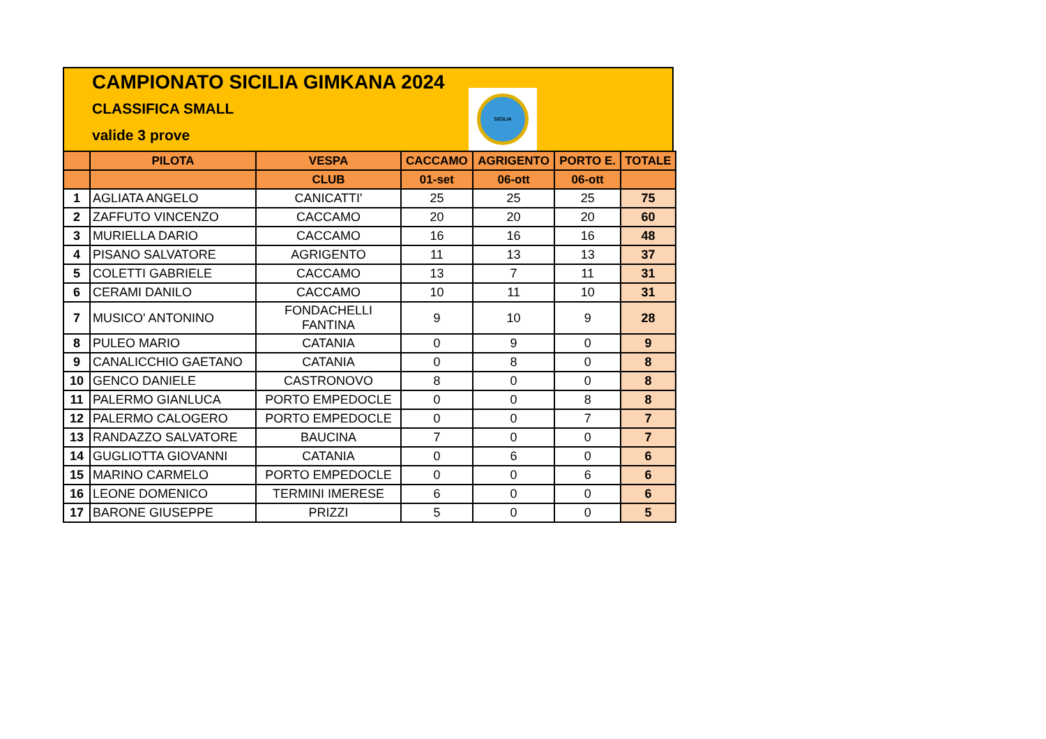CAMPIONATO SICILIA GIMKANA 2024
CLASSIFICA SMALL
valide 3 prove
SICILIA
| | PILOTA | VESPA | CACCAMO | AGRIGENTO | PORTO E. | TOTALE |
| --- | --- | --- | --- | --- | --- | --- |
| | | CLUB | 01-set | 06-ott | 06-ott | |
| 1 | AGLIATA ANGELO | CANICATTI' | 25 | 25 | 25 | 75 |
| 2 | ZAFFUTO VINCENZO | CACCAMO | 20 | 20 | 20 | 60 |
| 3 | MURIELLA DARIO | CACCAMO | 16 | 16 | 16 | 48 |
| 4 | PISANO SALVATORE | AGRIGENTO | 11 | 13 | 13 | 37 |
| 5 | COLETTI GABRIELE | CACCAMO | 13 | 7 | 11 | 31 |
| 6 | CERAMI DANILO | CACCAMO | 10 | 11 | 10 | 31 |
| 7 | MUSICO' ANTONINO | FONDACHELLI FANTINA | 9 | 10 | 9 | 28 |
| 8 | PULEO MARIO | CATANIA | 0 | 9 | 0 | 9 |
| 9 | CANALICCHIO GAETANO | CATANIA | 0 | 8 | 0 | 8 |
| 10 | GENCO DANIELE | CASTRONOVO | 8 | 0 | 0 | 8 |
| 11 | PALERMO GIANLUCA | PORTO EMPEDOCLE | 0 | 0 | 8 | 8 |
| 12 | PALERMO CALOGERO | PORTO EMPEDOCLE | 0 | 0 | 7 | 7 |
| 13 | RANDAZZO SALVATORE | BAUCINA | 7 | 0 | 0 | 7 |
| 14 | GUGLIOTTA GIOVANNI | CATANIA | 0 | 6 | 0 | 6 |
| 15 | MARINO CARMELO | PORTO EMPEDOCLE | 0 | 0 | 6 | 6 |
| 16 | LEONE DOMENICO | TERMINI IMERESE | 6 | 0 | 0 | 6 |
| 17 | BARONE GIUSEPPE | PRIZZI | 5 | 0 | 0 | 5 |